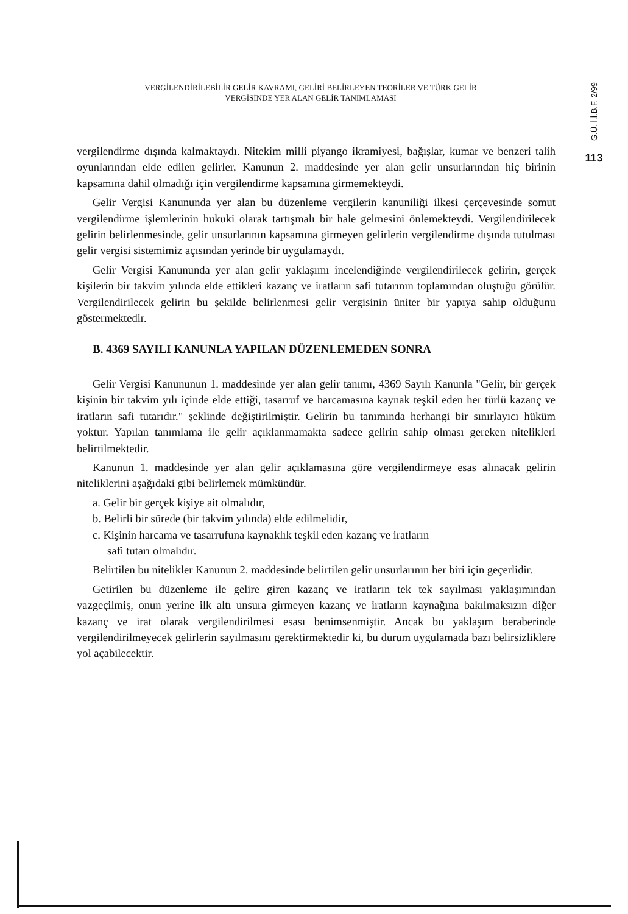VERGİLENDİRİLEBİLİR GELİR KAVRAMI, GELİRİ BELİRLEYEN TEORİLER VE TÜRK GELİR
VERGİSİNDE YER ALAN GELİR TANIMLAMASI
G.Ü. İ.İ.B.F. 2/99
113
vergilendirme dışında kalmaktaydı. Nitekim milli piyango ikramiyesi, bağışlar, kumar ve benzeri talih oyunlarından elde edilen gelirler, Kanunun 2. maddesinde yer alan gelir unsurlarından hiç birinin kapsamına dahil olmadığı için vergilendirme kapsamına girmemekteydi.
Gelir Vergisi Kanununda yer alan bu düzenleme vergilerin kanuniliği ilkesi çerçevesinde somut vergilendirme işlemlerinin hukuki olarak tartışmalı bir hale gelmesini önlemekteydi. Vergilendirilecek gelirin belirlenmesinde, gelir unsurlarının kapsamına girmeyen gelirlerin vergilendirme dışında tutulması gelir vergisi sistemimiz açısından yerinde bir uygulamaydı.
Gelir Vergisi Kanununda yer alan gelir yaklaşımı incelendiğinde vergilendirilecek gelirin, gerçek kişilerin bir takvim yılında elde ettikleri kazanç ve iratların safi tutarının toplamından oluştuğu görülür. Vergilendirilecek gelirin bu şekilde belirlenmesi gelir vergisinin üniter bir yapıya sahip olduğunu göstermektedir.
B. 4369 SAYILI KANUNLA YAPILAN DÜZENLEMEDEN SONRA
Gelir Vergisi Kanununun 1. maddesinde yer alan gelir tanımı, 4369 Sayılı Kanunla "Gelir, bir gerçek kişinin bir takvim yılı içinde elde ettiği, tasarruf ve harcamasına kaynak teşkil eden her türlü kazanç ve iratların safi tutarıdır." şeklinde değiştirilmiştir. Gelirin bu tanımında herhangi bir sınırlayıcı hüküm yoktur. Yapılan tanımlama ile gelir açıklanmamakta sadece gelirin sahip olması gereken nitelikleri belirtilmektedir.
Kanunun 1. maddesinde yer alan gelir açıklamasına göre vergilendirmeye esas alınacak gelirin niteliklerini aşağıdaki gibi belirlemek mümkündür.
a. Gelir bir gerçek kişiye ait olmalıdır,
b. Belirli bir sürede (bir takvim yılında) elde edilmelidir,
c. Kişinin harcama ve tasarrufuna kaynaklık teşkil eden kazanç ve iratların
safi tutarı olmalıdır.
Belirtilen bu nitelikler Kanunun 2. maddesinde belirtilen gelir unsurlarının her biri için geçerlidir.
Getirilen bu düzenleme ile gelire giren kazanç ve iratların tek tek sayılması yaklaşımından vazgeçilmiş, onun yerine ilk altı unsura girmeyen kazanç ve iratların kaynağına bakılmaksızın diğer kazanç ve irat olarak vergilendirilmesi esası benimsenmiştir. Ancak bu yaklaşım beraberinde vergilendirilmeyecek gelirlerin sayılmasını gerektirmektedir ki, bu durum uygulamada bazı belirsizliklere yol açabilecektir.